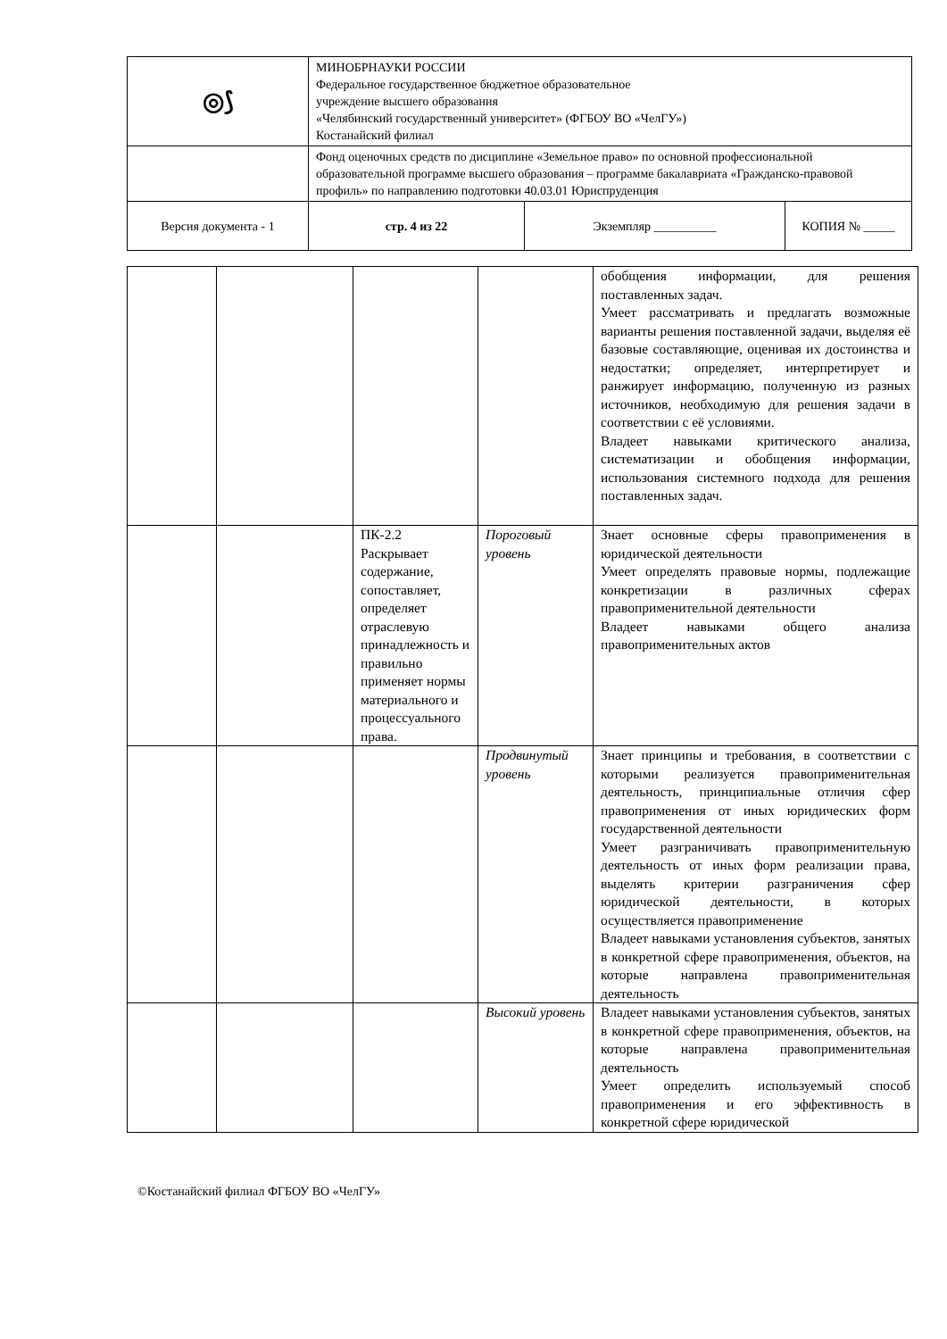| ◎⟆ | МИНОБРНАУКИ РОССИИ Федеральное государственное бюджетное образовательное учреждение высшего образования «Челябинский государственный университет» (ФГБОУ ВО «ЧелГУ») Костанайский филиал | | |
| | Фонд оценочных средств по дисциплине «Земельное право» по основной профессиональной образовательной программе высшего образования – программе бакалавриата «Гражданско-правовой профиль» по направлению подготовки 40.03.01 Юриспруденция | | |
| Версия документа - 1 | стр. 4 из 22 | Экземпляр __________ | КОПИЯ № _____ |
| | | | | обобщения информации, для решения поставленных задач. Умеет рассматривать и предлагать возможные варианты решения поставленной задачи, выделяя её базовые составляющие, оценивая их достоинства и недостатки; определяет, интерпретирует и ранжирует информацию, полученную из разных источников, необходимую для решения задачи в соответствии с её условиями. Владеет навыками критического анализа, систематизации и обобщения информации, использования системного подхода для решения поставленных задач. |
| | | ПК-2.2 Раскрывает содержание, сопоставляет, определяет отраслевую принадлежность и правильно применяет нормы материального и процессуального права. | Пороговый уровень | Знает основные сферы правоприменения в юридической деятельности Умеет определять правовые нормы, подлежащие конкретизации в различных сферах правоприменительной деятельности Владеет навыками общего анализа правоприменительных актов |
| | | | Продвинутый уровень | Знает принципы и требования, в соответствии с которыми реализуется правоприменительная деятельность, принципиальные отличия сфер правоприменения от иных юридических форм государственной деятельности Умеет разграничивать правоприменительную деятельность от иных форм реализации права, выделять критерии разграничения сфер юридической деятельности, в которых осуществляется правоприменение Владеет навыками установления субъектов, занятых в конкретной сфере правоприменения, объектов, на которые направлена правоприменительная деятельность |
| | | | Высокий уровень | Владеет навыками установления субъектов, занятых в конкретной сфере правоприменения, объектов, на которые направлена правоприменительная деятельность Умеет определить используемый способ правоприменения и его эффективность в конкретной сфере юридической |
©Костанайский филиал ФГБОУ ВО «ЧелГУ»